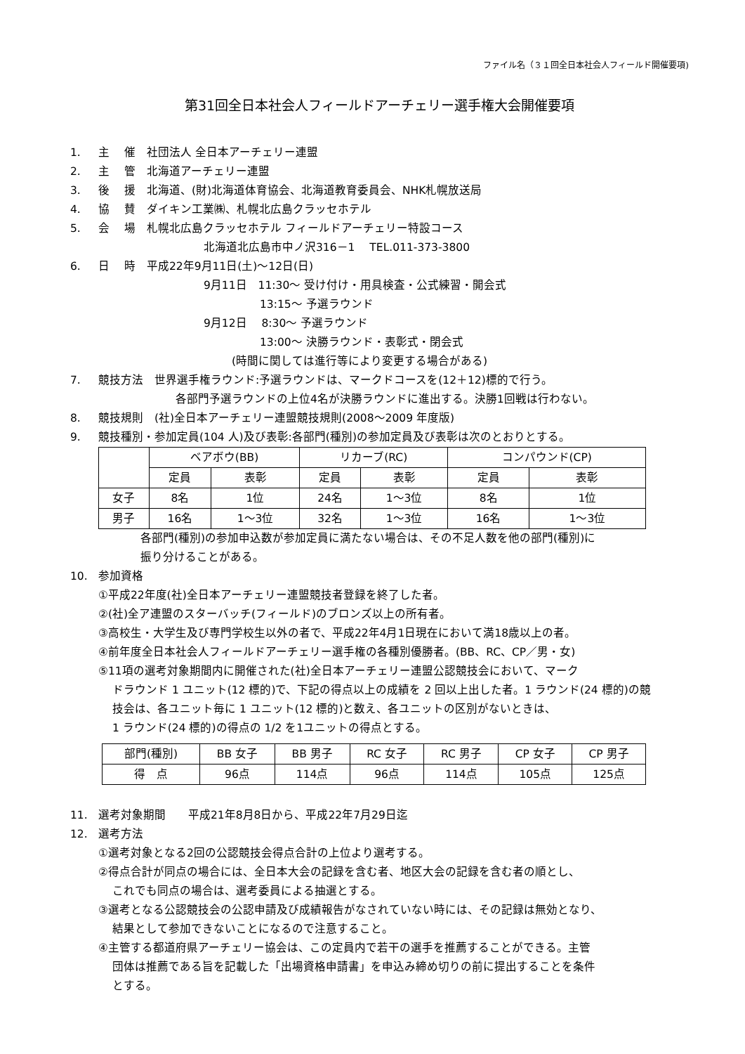ファイル名（３１回全日本社会人フィールド開催要項)
第31回全日本社会人フィールドアーチェリー選手権大会開催要項
1. 主　 催　社団法人 全日本アーチェリー連盟
2. 主　 管　北海道アーチェリー連盟
3. 後　 援　北海道、(財)北海道体育協会、北海道教育委員会、NHK札幌放送局
4. 協　 賛　ダイキン工業㈱、札幌北広島クラッセホテル
5. 会　 場　札幌北広島クラッセホテル フィールドアーチェリー特設コース
北海道北広島市中ノ沢316－1　 TEL.011-373-3800
6. 日　 時　平成22年9月11日(土)～12日(日)
9月11日　11:30～ 受け付け・用具検査・公式練習・開会式
　　　　　13:15～ 予選ラウンド
9月12日　 8:30～ 予選ラウンド
　　　　　13:00～ 決勝ラウンド・表彰式・閉会式
(時間に関しては進行等により変更する場合がある)
7. 競技方法　世界選手権ラウンド:予選ラウンドは、マークドコースを(12＋12)標的で行う。
各部門予選ラウンドの上位4名が決勝ラウンドに進出する。決勝1回戦は行わない。
8. 競技規則　(社)全日本アーチェリー連盟競技規則(2008～2009 年度版)
9. 競技種別・参加定員(104 人)及び表彰:各部門(種別)の参加定員及び表彰は次のとおりとする。
| | ベアボウ(BB) | | リカーブ(RC) | | コンパウンド(CP) | |
| | 定員 | 表彰 | 定員 | 表彰 | 定員 | 表彰 |
| 女子 | 8名 | 1位 | 24名 | 1～3位 | 8名 | 1位 |
| 男子 | 16名 | 1～3位 | 32名 | 1～3位 | 16名 | 1～3位 |
各部門(種別)の参加申込数が参加定員に満たない場合は、その不足人数を他の部門(種別)に
振り分けることがある。
10. 参加資格
①平成22年度(社)全日本アーチェリー連盟競技者登録を終了した者。
②(社)全ア連盟のスターバッチ(フィールド)のブロンズ以上の所有者。
③高校生・大学生及び専門学校生以外の者で、平成22年4月1日現在において満18歳以上の者。
④前年度全日本社会人フィールドアーチェリー選手権の各種別優勝者。(BB、RC、CP／男・女)
⑤11項の選考対象期間内に開催された(社)全日本アーチェリー連盟公認競技会において、マーク
ドラウンド 1 ユニット(12 標的)で、下記の得点以上の成績を 2 回以上出した者。1 ラウンド(24 標的)の競
技会は、各ユニット毎に 1 ユニット(12 標的)と数え、各ユニットの区別がないときは、
1 ラウンド(24 標的)の得点の 1/2 を1ユニットの得点とする。
| 部門(種別) | BB 女子 | BB 男子 | RC 女子 | RC 男子 | CP 女子 | CP 男子 |
| 得 点 | 96点 | 114点 | 96点 | 114点 | 105点 | 125点 |
11. 選考対象期間　　平成21年8月8日から、平成22年7月29日迄
12. 選考方法
①選考対象となる2回の公認競技会得点合計の上位より選考する。
②得点合計が同点の場合には、全日本大会の記録を含む者、地区大会の記録を含む者の順とし、
これでも同点の場合は、選考委員による抽選とする。
③選考となる公認競技会の公認申請及び成績報告がなされていない時には、その記録は無効となり、
結果として参加できないことになるので注意すること。
④主管する都道府県アーチェリー協会は、この定員内で若干の選手を推薦することができる。主管
団体は推薦である旨を記載した「出場資格申請書」を申込み締め切りの前に提出することを条件
とする。